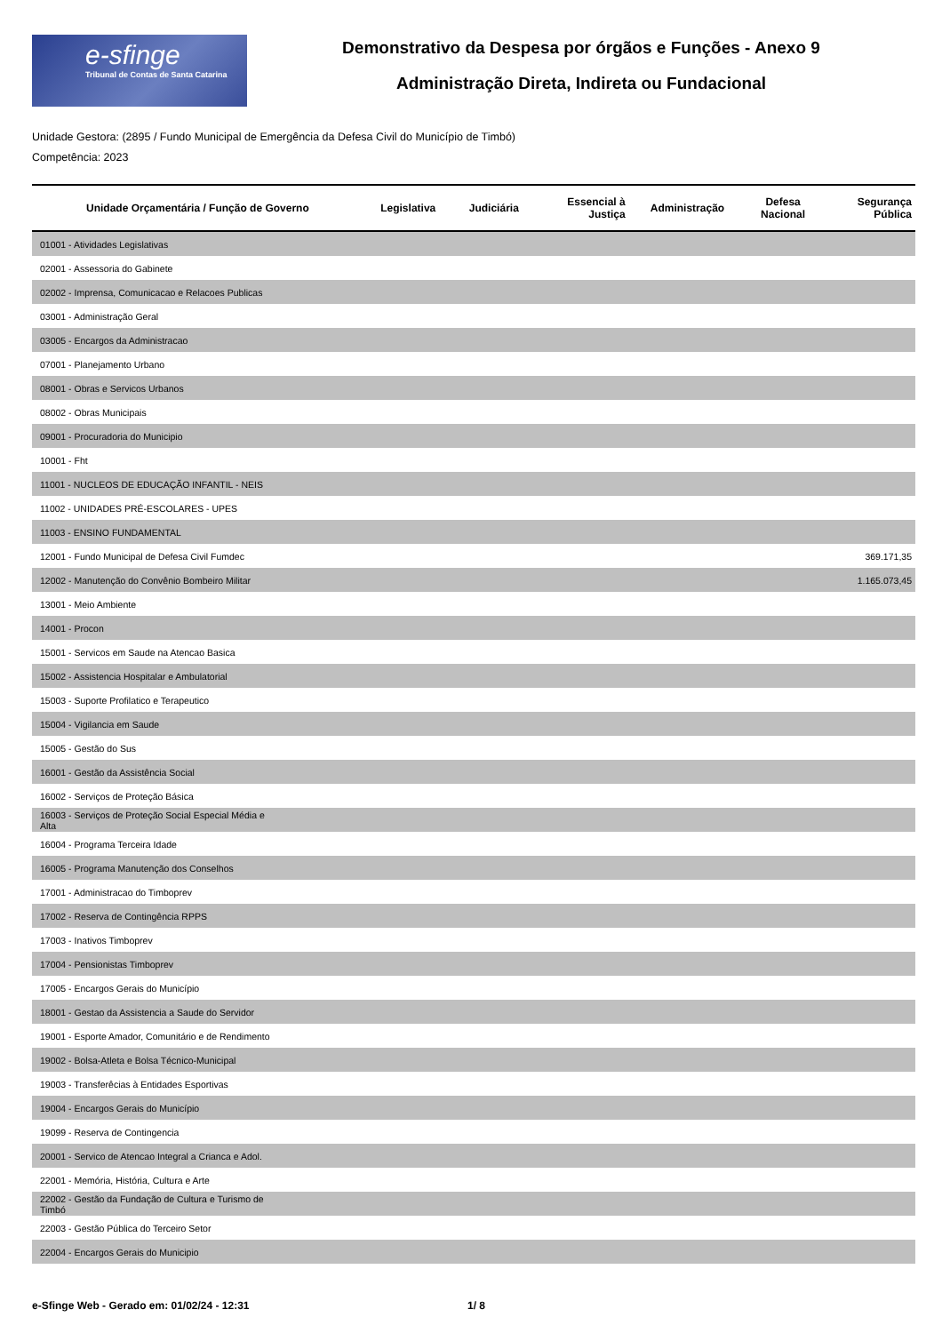e-sfinge
Tribunal de Contas de Santa Catarina
Demonstrativo da Despesa por órgãos e Funções - Anexo 9
Administração Direta, Indireta ou Fundacional
Unidade Gestora: (2895 / Fundo Municipal de Emergência da Defesa Civil do Município de Timbó)
Competência: 2023
| Unidade Orçamentária / Função de Governo | Legislativa | Judiciária | Essencial à Justiça | Administração | Defesa Nacional | Segurança Pública |
| --- | --- | --- | --- | --- | --- | --- |
| 01001 - Atividades Legislativas | | | | | | |
| 02001 - Assessoria do Gabinete | | | | | | |
| 02002 - Imprensa, Comunicacao e Relacoes Publicas | | | | | | |
| 03001 - Administração Geral | | | | | | |
| 03005 - Encargos da Administracao | | | | | | |
| 07001 - Planejamento Urbano | | | | | | |
| 08001 - Obras e Servicos Urbanos | | | | | | |
| 08002 - Obras Municipais | | | | | | |
| 09001 - Procuradoria do Municipio | | | | | | |
| 10001 - Fht | | | | | | |
| 11001 - NUCLEOS DE EDUCAÇÃO INFANTIL - NEIS | | | | | | |
| 11002 - UNIDADES PRÉ-ESCOLARES - UPES | | | | | | |
| 11003 - ENSINO FUNDAMENTAL | | | | | | |
| 12001 - Fundo Municipal de Defesa Civil Fumdec | | | | | | 369.171,35 |
| 12002 - Manutenção do Convênio Bombeiro Militar | | | | | | 1.165.073,45 |
| 13001 - Meio Ambiente | | | | | | |
| 14001 - Procon | | | | | | |
| 15001 - Servicos em Saude na Atencao Basica | | | | | | |
| 15002 - Assistencia Hospitalar e Ambulatorial | | | | | | |
| 15003 - Suporte Profilatico e Terapeutico | | | | | | |
| 15004 - Vigilancia em Saude | | | | | | |
| 15005 - Gestão do Sus | | | | | | |
| 16001 - Gestão da Assistência Social | | | | | | |
| 16002 - Serviços de Proteção Básica | | | | | | |
| 16003 - Serviços de Proteção Social Especial Média e Alta | | | | | | |
| 16004 - Programa Terceira Idade | | | | | | |
| 16005 - Programa Manutenção dos Conselhos | | | | | | |
| 17001 - Administracao do Timboprev | | | | | | |
| 17002 - Reserva de Contingência RPPS | | | | | | |
| 17003 - Inativos Timboprev | | | | | | |
| 17004 - Pensionistas Timboprev | | | | | | |
| 17005 - Encargos Gerais do Município | | | | | | |
| 18001 - Gestao da Assistencia a Saude do Servidor | | | | | | |
| 19001 - Esporte Amador, Comunitário e de Rendimento | | | | | | |
| 19002 - Bolsa-Atleta e Bolsa Técnico-Municipal | | | | | | |
| 19003 - Transferêcias à Entidades Esportivas | | | | | | |
| 19004 - Encargos Gerais do Município | | | | | | |
| 19099 - Reserva de Contingencia | | | | | | |
| 20001 - Servico de Atencao Integral a Crianca e Adol. | | | | | | |
| 22001 - Memória, História, Cultura e Arte | | | | | | |
| 22002 - Gestão da Fundação de Cultura e Turismo de Timbó | | | | | | |
| 22003 - Gestão Pública do Terceiro Setor | | | | | | |
| 22004 - Encargos Gerais do Municipio | | | | | | |
e-Sfinge Web - Gerado em: 01/02/24 - 12:31 1/ 8